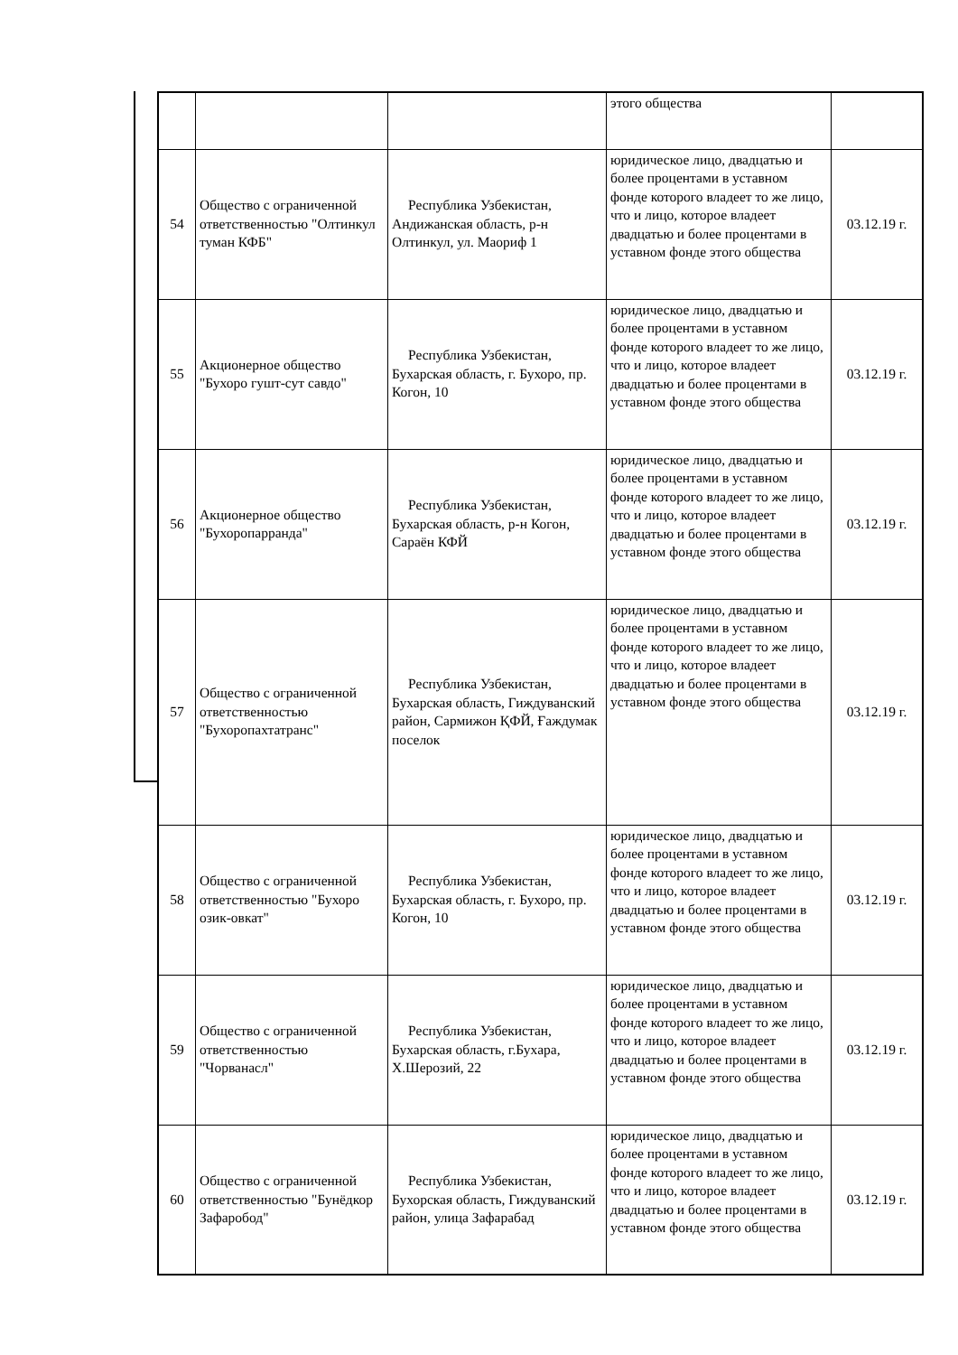| | | | этого общества | |
| 54 | Общество с ограниченной ответственностью "Олтинкул туман КФБ" | Республика Узбекистан, Андижанская область, р-н Олтинкул, ул. Маориф 1 | юридическое лицо, двадцатью и более процентами в уставном фонде которого владеет то же лицо, что и лицо, которое владеет двадцатью и более процентами в уставном фонде этого общества | 03.12.19 г. |
| 55 | Акционерное общество "Бухоро гушт-сут савдо" | Республика Узбекистан, Бухарская область, г. Бухоро, пр. Когон, 10 | юридическое лицо, двадцатью и более процентами в уставном фонде которого владеет то же лицо, что и лицо, которое владеет двадцатью и более процентами в уставном фонде этого общества | 03.12.19 г. |
| 56 | Акционерное общество "Бухоропарранда" | Республика Узбекистан, Бухарская область, р-н Когон, Сараён КФЙ | юридическое лицо, двадцатью и более процентами в уставном фонде которого владеет то же лицо, что и лицо, которое владеет двадцатью и более процентами в уставном фонде этого общества | 03.12.19 г. |
| 57 | Общество с ограниченной ответственностью "Бухоропахтатранс" | Республика Узбекистан, Бухарская область, Гиждуванский район, Сармижон ҚФЙ, Ғаждумак поселок | юридическое лицо, двадцатью и более процентами в уставном фонде которого владеет то же лицо, что и лицо, которое владеет двадцатью и более процентами в уставном фонде этого общества | 03.12.19 г. |
| 58 | Общество с ограниченной ответственностью "Бухоро озик-овкат" | Республика Узбекистан, Бухарская область, г. Бухоро, пр. Когон, 10 | юридическое лицо, двадцатью и более процентами в уставном фонде которого владеет то же лицо, что и лицо, которое владеет двадцатью и более процентами в уставном фонде этого общества | 03.12.19 г. |
| 59 | Общество с ограниченной ответственностью "Чорванасл" | Республика Узбекистан, Бухарская область, г.Бухара, Х.Шерозий, 22 | юридическое лицо, двадцатью и более процентами в уставном фонде которого владеет то же лицо, что и лицо, которое владеет двадцатью и более процентами в уставном фонде этого общества | 03.12.19 г. |
| 60 | Общество с ограниченной ответственностью "Бунёдкор Зафаробод" | Республика Узбекистан, Бухорская область, Гиждуванский район, улица Зафарабад | юридическое лицо, двадцатью и более процентами в уставном фонде которого владеет то же лицо, что и лицо, которое владеет двадцатью и более процентами в уставном фонде этого общества | 03.12.19 г. |